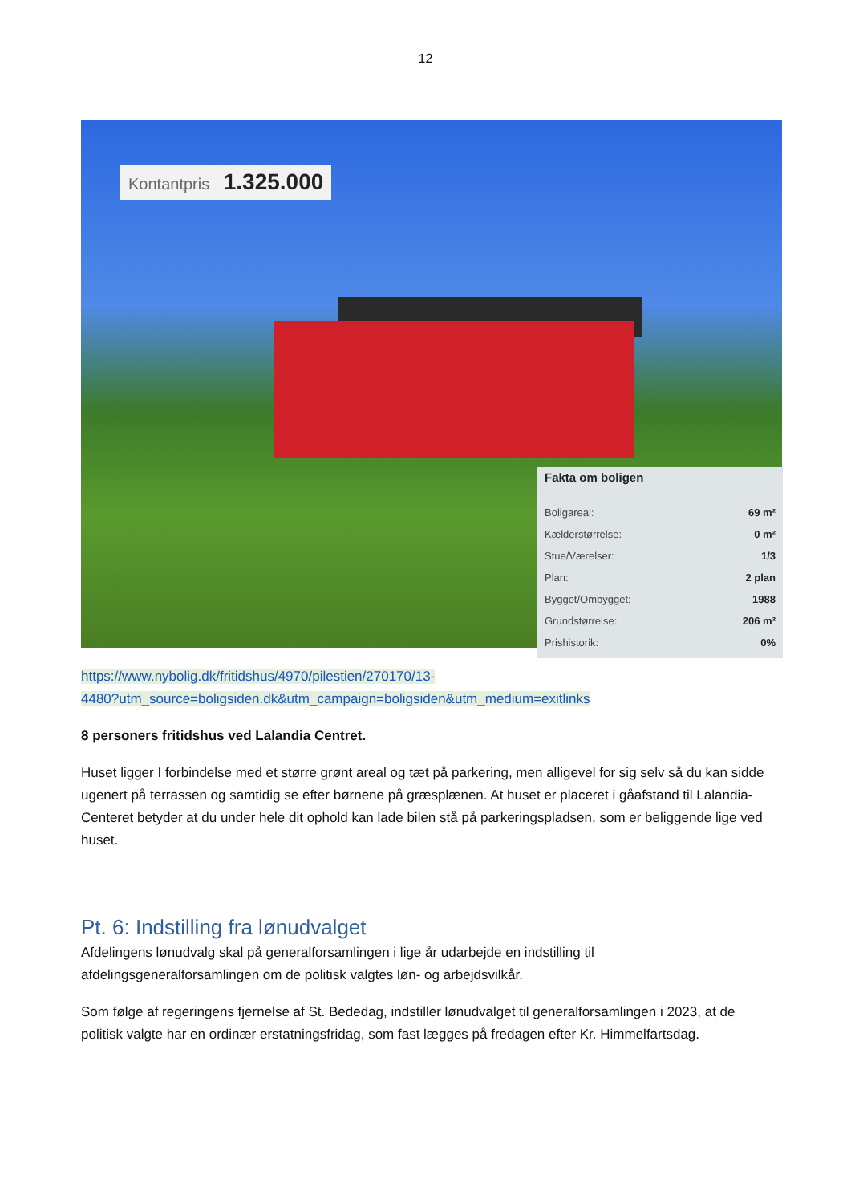12
Kontantpris 1.325.000
Fakta om boligen
| Boligareal: | 69 m² |
| Kælderstørrelse: | 0 m² |
| Stue/Værelser: | 1/3 |
| Plan: | 2 plan |
| Bygget/Ombygget: | 1988 |
| Grundstørrelse: | 206 m² |
| Prishistorik: | 0% |
https://www.nybolig.dk/fritidshus/4970/pilestien/270170/13-
4480?utm_source=boligsiden.dk&utm_campaign=boligsiden&utm_medium=exitlinks
8 personers fritidshus ved Lalandia Centret.
Huset ligger I forbindelse med et større grønt areal og tæt på parkering, men alligevel for sig selv så du kan sidde ugenert på terrassen og samtidig se efter børnene på græsplænen. At huset er placeret i gåafstand til Lalandia-Centeret betyder at du under hele dit ophold kan lade bilen stå på parkeringspladsen, som er beliggende lige ved huset.
Pt. 6: Indstilling fra lønudvalget
Afdelingens lønudvalg skal på generalforsamlingen i lige år udarbejde en indstilling til afdelingsgeneralforsamlingen om de politisk valgtes løn- og arbejdsvilkår.
Som følge af regeringens fjernelse af St. Bededag, indstiller lønudvalget til generalforsamlingen i 2023, at de politisk valgte har en ordinær erstatningsfridag, som fast lægges på fredagen efter Kr. Himmelfartsdag.